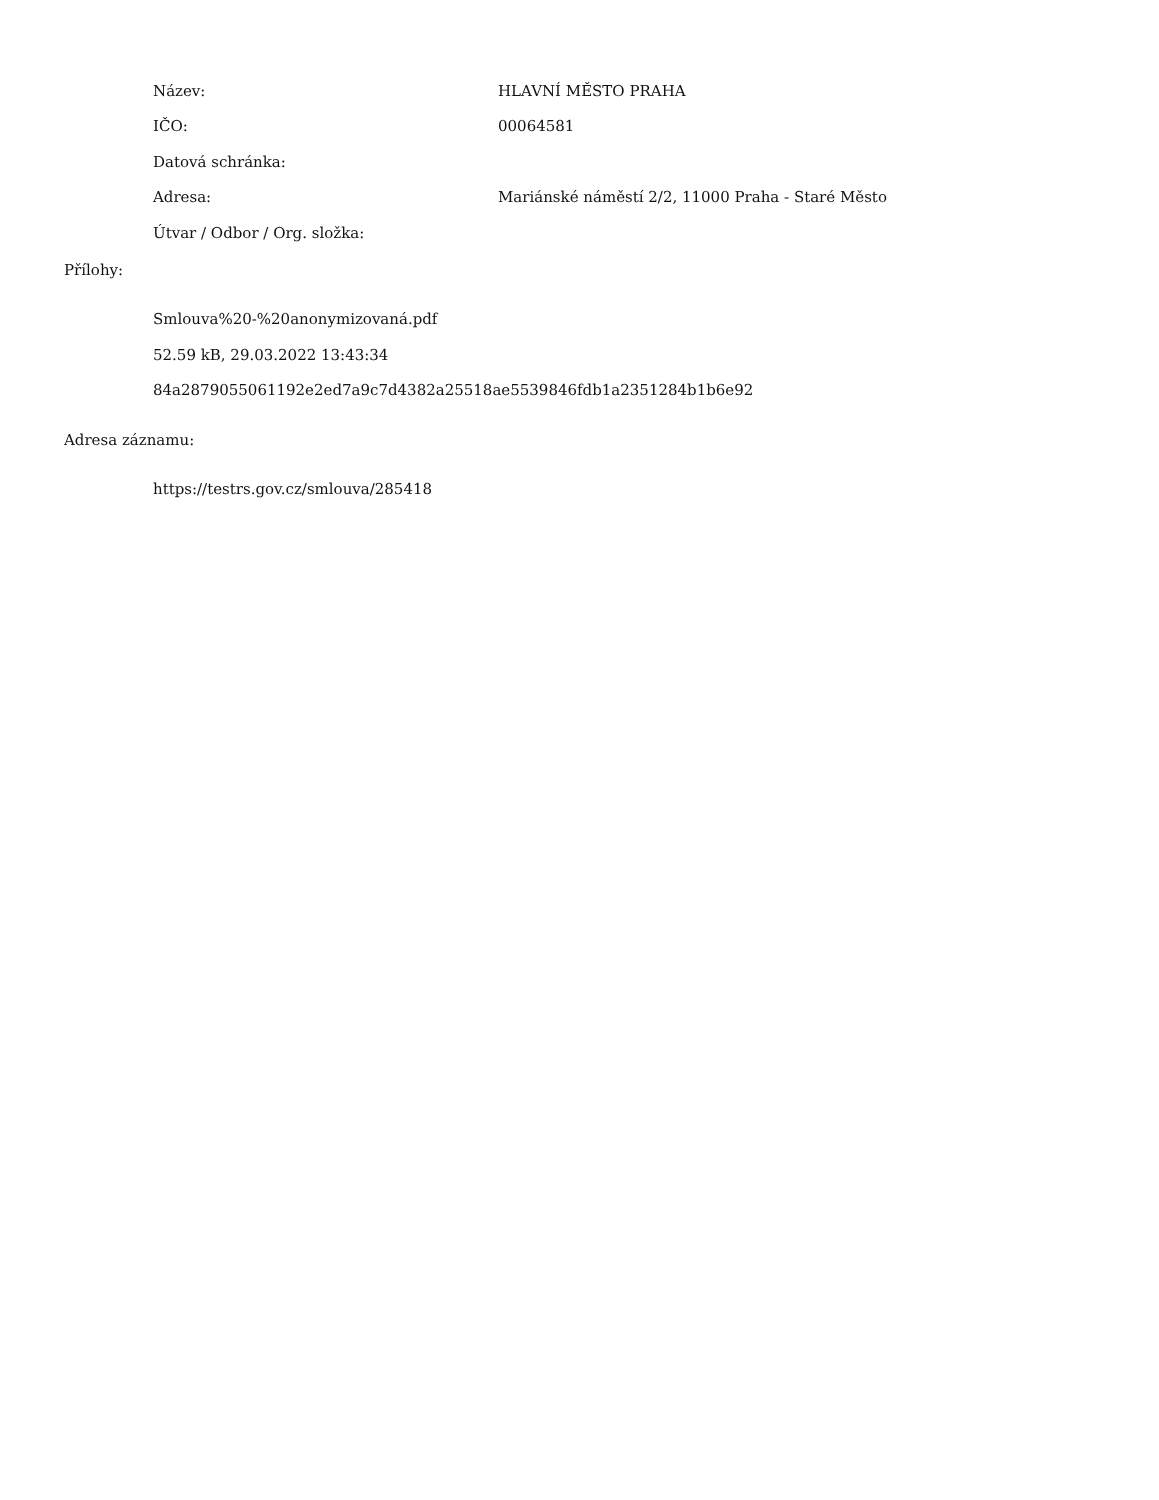Název: HLAVNÍ MĚSTO PRAHA
IČO: 00064581
Datová schránka:
Adresa:
Mariánské náměstí 2/2, 11000 Praha - Staré Město
Útvar / Odbor / Org. složka:
Přílohy:
Smlouva%20-%20anonymizovaná.pdf
52.59 kB, 29.03.2022 13:43:34
84a2879055061192e2ed7a9c7d4382a25518ae5539846fdb1a2351284b1b6e92
Adresa záznamu:
https://testrs.gov.cz/smlouva/285418